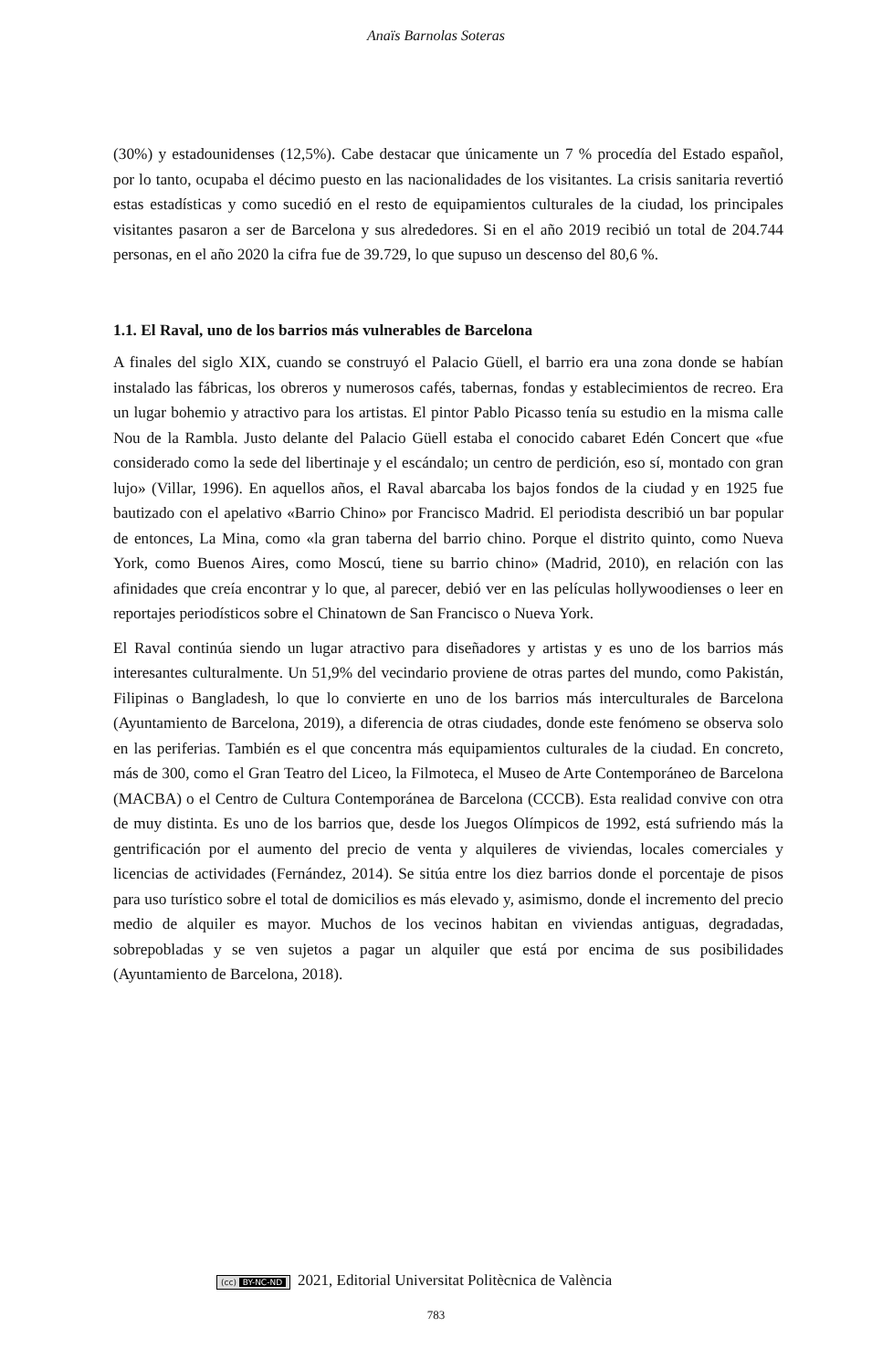Anaïs Barnolas Soteras
(30%) y estadounidenses (12,5%). Cabe destacar que únicamente un 7 % procedía del Estado español, por lo tanto, ocupaba el décimo puesto en las nacionalidades de los visitantes. La crisis sanitaria revertió estas estadísticas y como sucedió en el resto de equipamientos culturales de la ciudad, los principales visitantes pasaron a ser de Barcelona y sus alrededores. Si en el año 2019 recibió un total de 204.744 personas, en el año 2020 la cifra fue de 39.729, lo que supuso un descenso del 80,6 %.
1.1. El Raval, uno de los barrios más vulnerables de Barcelona
A finales del siglo XIX, cuando se construyó el Palacio Güell, el barrio era una zona donde se habían instalado las fábricas, los obreros y numerosos cafés, tabernas, fondas y establecimientos de recreo. Era un lugar bohemio y atractivo para los artistas. El pintor Pablo Picasso tenía su estudio en la misma calle Nou de la Rambla. Justo delante del Palacio Güell estaba el conocido cabaret Edén Concert que «fue considerado como la sede del libertinaje y el escándalo; un centro de perdición, eso sí, montado con gran lujo» (Villar, 1996). En aquellos años, el Raval abarcaba los bajos fondos de la ciudad y en 1925 fue bautizado con el apelativo «Barrio Chino» por Francisco Madrid. El periodista describió un bar popular de entonces, La Mina, como «la gran taberna del barrio chino. Porque el distrito quinto, como Nueva York, como Buenos Aires, como Moscú, tiene su barrio chino» (Madrid, 2010), en relación con las afinidades que creía encontrar y lo que, al parecer, debió ver en las películas hollywoodienses o leer en reportajes periodísticos sobre el Chinatown de San Francisco o Nueva York.
El Raval continúa siendo un lugar atractivo para diseñadores y artistas y es uno de los barrios más interesantes culturalmente. Un 51,9% del vecindario proviene de otras partes del mundo, como Pakistán, Filipinas o Bangladesh, lo que lo convierte en uno de los barrios más interculturales de Barcelona (Ayuntamiento de Barcelona, 2019), a diferencia de otras ciudades, donde este fenómeno se observa solo en las periferias. También es el que concentra más equipamientos culturales de la ciudad. En concreto, más de 300, como el Gran Teatro del Liceo, la Filmoteca, el Museo de Arte Contemporáneo de Barcelona (MACBA) o el Centro de Cultura Contemporánea de Barcelona (CCCB). Esta realidad convive con otra de muy distinta. Es uno de los barrios que, desde los Juegos Olímpicos de 1992, está sufriendo más la gentrificación por el aumento del precio de venta y alquileres de viviendas, locales comerciales y licencias de actividades (Fernández, 2014). Se sitúa entre los diez barrios donde el porcentaje de pisos para uso turístico sobre el total de domicilios es más elevado y, asimismo, donde el incremento del precio medio de alquiler es mayor. Muchos de los vecinos habitan en viviendas antiguas, degradadas, sobrepobladas y se ven sujetos a pagar un alquiler que está por encima de sus posibilidades (Ayuntamiento de Barcelona, 2018).
(cc) BY-NC-ND 2021, Editorial Universitat Politècnica de València
783